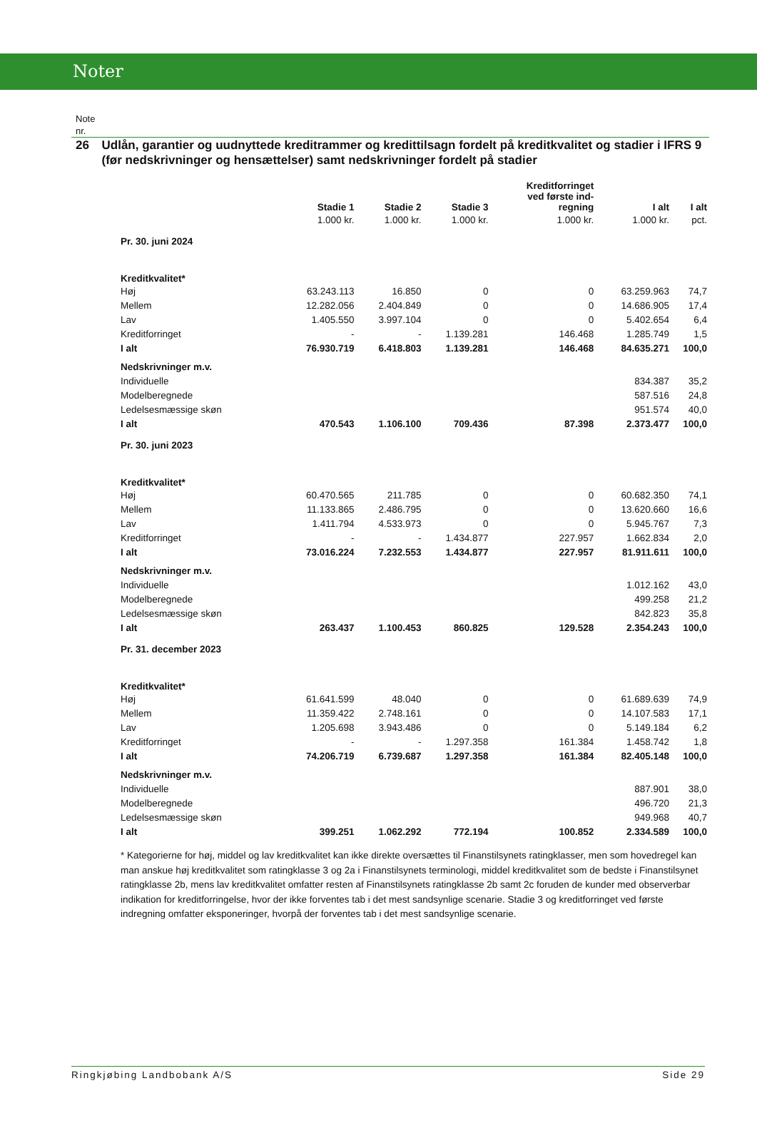Noter
Note
nr.
26 Udlån, garantier og uudnyttede kreditrammer og kredittilsagn fordelt på kreditkvalitet og stadier i IFRS 9 (før nedskrivninger og hensættelser) samt nedskrivninger fordelt på stadier
| | Stadie 1 | Stadie 2 | Stadie 3 | Kreditforringet ved første ind- regning | I alt | I alt |
| --- | --- | --- | --- | --- | --- | --- |
| | 1.000 kr. | 1.000 kr. | 1.000 kr. | 1.000 kr. | 1.000 kr. | pct. |
| Pr. 30. juni 2024 | | | | | | |
| Kreditkvalitet* | | | | | | |
| Høj | 63.243.113 | 16.850 | 0 | 0 | 63.259.963 | 74,7 |
| Mellem | 12.282.056 | 2.404.849 | 0 | 0 | 14.686.905 | 17,4 |
| Lav | 1.405.550 | 3.997.104 | 0 | 0 | 5.402.654 | 6,4 |
| Kreditforringet | - | - | 1.139.281 | 146.468 | 1.285.749 | 1,5 |
| I alt | 76.930.719 | 6.418.803 | 1.139.281 | 146.468 | 84.635.271 | 100,0 |
| Nedskrivninger m.v. | | | | | | |
| Individuelle | | | | | 834.387 | 35,2 |
| Modelberegnede | | | | | 587.516 | 24,8 |
| Ledelsesmæssige skøn | | | | | 951.574 | 40,0 |
| I alt | 470.543 | 1.106.100 | 709.436 | 87.398 | 2.373.477 | 100,0 |
| Pr. 30. juni 2023 | | | | | | |
| Kreditkvalitet* | | | | | | |
| Høj | 60.470.565 | 211.785 | 0 | 0 | 60.682.350 | 74,1 |
| Mellem | 11.133.865 | 2.486.795 | 0 | 0 | 13.620.660 | 16,6 |
| Lav | 1.411.794 | 4.533.973 | 0 | 0 | 5.945.767 | 7,3 |
| Kreditforringet | - | - | 1.434.877 | 227.957 | 1.662.834 | 2,0 |
| I alt | 73.016.224 | 7.232.553 | 1.434.877 | 227.957 | 81.911.611 | 100,0 |
| Nedskrivninger m.v. | | | | | | |
| Individuelle | | | | | 1.012.162 | 43,0 |
| Modelberegnede | | | | | 499.258 | 21,2 |
| Ledelsesmæssige skøn | | | | | 842.823 | 35,8 |
| I alt | 263.437 | 1.100.453 | 860.825 | 129.528 | 2.354.243 | 100,0 |
| Pr. 31. december 2023 | | | | | | |
| Kreditkvalitet* | | | | | | |
| Høj | 61.641.599 | 48.040 | 0 | 0 | 61.689.639 | 74,9 |
| Mellem | 11.359.422 | 2.748.161 | 0 | 0 | 14.107.583 | 17,1 |
| Lav | 1.205.698 | 3.943.486 | 0 | 0 | 5.149.184 | 6,2 |
| Kreditforringet | - | - | 1.297.358 | 161.384 | 1.458.742 | 1,8 |
| I alt | 74.206.719 | 6.739.687 | 1.297.358 | 161.384 | 82.405.148 | 100,0 |
| Nedskrivninger m.v. | | | | | | |
| Individuelle | | | | | 887.901 | 38,0 |
| Modelberegnede | | | | | 496.720 | 21,3 |
| Ledelsesmæssige skøn | | | | | 949.968 | 40,7 |
| I alt | 399.251 | 1.062.292 | 772.194 | 100.852 | 2.334.589 | 100,0 |
* Kategorierne for høj, middel og lav kreditkvalitet kan ikke direkte oversættes til Finanstilsynets ratingklasser, men som hovedregel kan man anskue høj kreditkvalitet som ratingklasse 3 og 2a i Finanstilsynets terminologi, middel kreditkvalitet som de bedste i Finanstilsynet ratingklasse 2b, mens lav kreditkvalitet omfatter resten af Finanstilsynets ratingklasse 2b samt 2c foruden de kunder med observerbar indikation for kreditforringelse, hvor der ikke forventes tab i det mest sandsynlige scenarie. Stadie 3 og kreditforringet ved første indregning omfatter eksponeringer, hvorpå der forventes tab i det mest sandsynlige scenarie.
Ringkjøbing Landbobank A/S Side 29